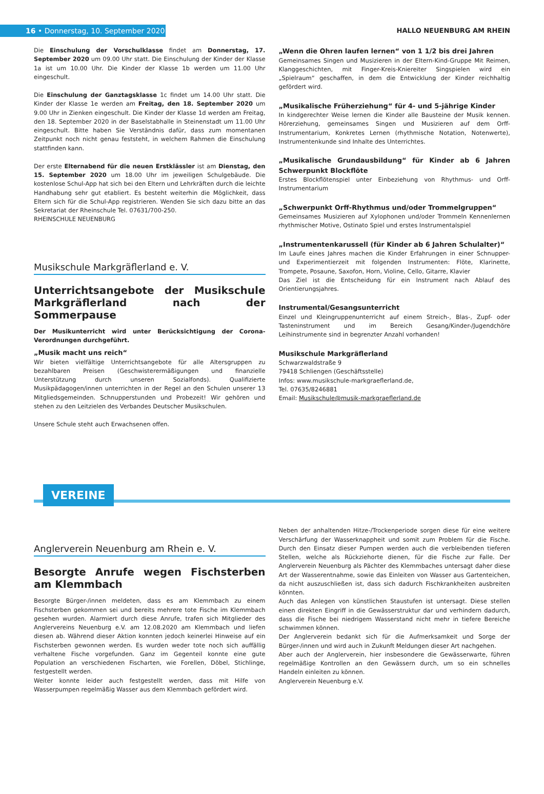16 • Donnerstag, 10. September 2020 HALLO NEUENBURG AM RHEIN
Die Einschulung der Vorschulklasse findet am Donnerstag, 17. September 2020 um 09.00 Uhr statt. Die Einschulung der Kinder der Klasse 1a ist um 10.00 Uhr. Die Kinder der Klasse 1b werden um 11.00 Uhr eingeschult.
Die Einschulung der Ganztagsklasse 1c findet um 14.00 Uhr statt. Die Kinder der Klasse 1e werden am Freitag, den 18. September 2020 um 9.00 Uhr in Zienken eingeschult. Die Kinder der Klasse 1d werden am Freitag, den 18. September 2020 in der Baselstabhalle in Steinenstadt um 11.00 Uhr eingeschult. Bitte haben Sie Verständnis dafür, dass zum momentanen Zeitpunkt noch nicht genau feststeht, in welchem Rahmen die Einschulung stattfinden kann.
Der erste Elternabend für die neuen Erstklässler ist am Dienstag, den 15. September 2020 um 18.00 Uhr im jeweiligen Schulgebäude. Die kostenlose Schul-App hat sich bei den Eltern und Lehrkräften durch die leichte Handhabung sehr gut etabliert. Es besteht weiterhin die Möglichkeit, dass Eltern sich für die Schul-App registrieren. Wenden Sie sich dazu bitte an das Sekretariat der Rheinschule Tel. 07631/700-250.
RHEINSCHULE NEUENBURG
Musikschule Markgräflerland e. V.
Unterrichtsangebote der Musikschule Markgräflerland nach der Sommerpause
Der Musikunterricht wird unter Berücksichtigung der Corona-Verordnungen durchgeführt.
„Musik macht uns reich“
Wir bieten vielfältige Unterrichtsangebote für alle Altersgruppen zu bezahlbaren Preisen (Geschwisterermäßigungen und finanzielle Unterstützung durch unseren Sozialfonds). Qualifizierte Musikpädagogen/innen unterrichten in der Regel an den Schulen unserer 13 Mitgliedsgemeinden. Schnupperstunden und Probezeit! Wir gehören und stehen zu den Leitzielen des Verbandes Deutscher Musikschulen.
Unsere Schule steht auch Erwachsenen offen.
„Wenn die Ohren laufen lernen“ von 1 1/2 bis drei Jahren
Gemeinsames Singen und Musizieren in der Eltern-Kind-Gruppe Mit Reimen, Klanggeschichten, mit Finger-Kreis-Kniereiter Singspielen wird ein „Spielraum“ geschaffen, in dem die Entwicklung der Kinder reichhaltig gefördert wird.
„Musikalische Früherziehung“ für 4- und 5-jährige Kinder
In kindgerechter Weise lernen die Kinder alle Bausteine der Musik kennen. Hörerziehung, gemeinsames Singen und Musizieren auf dem Orff-Instrumentarium, Konkretes Lernen (rhythmische Notation, Notenwerte), Instrumentenkunde sind Inhalte des Unterrichtes.
„Musikalische Grundausbildung“ für Kinder ab 6 Jahren Schwerpunkt Blockflöte
Erstes Blockflötenspiel unter Einbeziehung von Rhythmus- und Orff-Instrumentarium
„Schwerpunkt Orff-Rhythmus und/oder Trommelgruppen“
Gemeinsames Musizieren auf Xylophonen und/oder Trommeln Kennenlernen rhythmischer Motive, Ostinato Spiel und erstes Instrumentalspiel
„Instrumentenkarussell (für Kinder ab 6 Jahren Schulalter)“
Im Laufe eines Jahres machen die Kinder Erfahrungen in einer Schnupper- und Experimentierzeit mit folgenden Instrumenten: Flöte, Klarinette, Trompete, Posaune, Saxofon, Horn, Violine, Cello, Gitarre, Klavier
Das Ziel ist die Entscheidung für ein Instrument nach Ablauf des Orientierungsjahres.
Instrumental/Gesangsunterricht
Einzel und Kleingruppenunterricht auf einem Streich-, Blas-, Zupf- oder Tasteninstrument und im Bereich Gesang/Kinder-/Jugendchöre Leihinstrumente sind in begrenzter Anzahl vorhanden!
Musikschule Markgräflerland
Schwarzwaldstraße 9
79418 Schliengen (Geschäftsstelle)
Infos: www.musikschule-markgraeflerland.de,
Tel. 07635/8246881
Email: Musikschule@musik-markgraeflerland.de
VEREINE
Anglerverein Neuenburg am Rhein e. V.
Besorgte Anrufe wegen Fischsterben am Klemmbach
Besorgte Bürger-/innen meldeten, dass es am Klemmbach zu einem Fischsterben gekommen sei und bereits mehrere tote Fische im Klemmbach gesehen wurden. Alarmiert durch diese Anrufe, trafen sich Mitglieder des Anglervereins Neuenburg e.V. am 12.08.2020 am Klemmbach und liefen diesen ab. Während dieser Aktion konnten jedoch keinerlei Hinweise auf ein Fischsterben gewonnen werden. Es wurden weder tote noch sich auffällig verhaltene Fische vorgefunden. Ganz im Gegenteil konnte eine gute Population an verschiedenen Fischarten, wie Forellen, Döbel, Stichlinge, festgestellt werden.
Weiter konnte leider auch festgestellt werden, dass mit Hilfe von Wasserpumpen regelmäßig Wasser aus dem Klemmbach gefördert wird.
Neben der anhaltenden Hitze-/Trockenperiode sorgen diese für eine weitere Verschärfung der Wasserknappheit und somit zum Problem für die Fische. Durch den Einsatz dieser Pumpen werden auch die verbleibenden tieferen Stellen, welche als Rückziehorte dienen, für die Fische zur Falle. Der Anglerverein Neuenburg als Pächter des Klemmbaches untersagt daher diese Art der Wasserentnahme, sowie das Einleiten von Wasser aus Gartenteichen, da nicht auszuschließen ist, dass sich dadurch Fischkrankheiten ausbreiten könnten.
Auch das Anlegen von künstlichen Staustufen ist untersagt. Diese stellen einen direkten Eingriff in die Gewässerstruktur dar und verhindern dadurch, dass die Fische bei niedrigem Wasserstand nicht mehr in tiefere Bereiche schwimmen können.
Der Anglerverein bedankt sich für die Aufmerksamkeit und Sorge der Bürger-/innen und wird auch in Zukunft Meldungen dieser Art nachgehen.
Aber auch der Anglerverein, hier insbesondere die Gewässerwarte, führen regelmäßige Kontrollen an den Gewässern durch, um so ein schnelles Handeln einleiten zu können.
Anglerverein Neuenburg e.V.